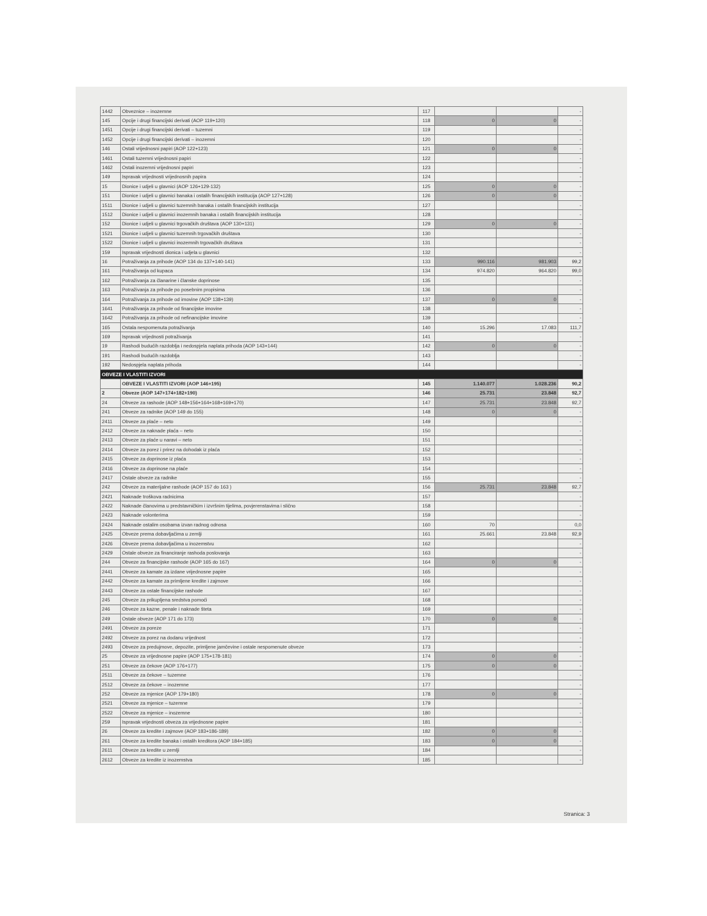| 1442 | Obveznice – inozemne | 117 | | | - |
| 145 | Opcije i drugi financijski derivati (AOP 119+120) | 118 | 0 | 0 | - |
| 1451 | Opcije i drugi financijski derivati – tuzemni | 119 | | | - |
| 1452 | Opcije i drugi financijski derivati – inozemni | 120 | | | - |
| 146 | Ostali vrijednosni papiri (AOP 122+123) | 121 | 0 | 0 | - |
| 1461 | Ostali tuzemni vrijednosni papiri | 122 | | | - |
| 1462 | Ostali inozemni vrijednosni papiri | 123 | | | - |
| 149 | Ispravak vrijednosti vrijednosnih papira | 124 | | | - |
| 15 | Dionice i udjeli u glavnici (AOP 126+129-132) | 125 | 0 | 0 | - |
| 151 | Dionice i udjeli u glavnici banaka i ostalih financijskih institucija (AOP 127+128) | 126 | 0 | 0 | - |
| 1511 | Dionice i udjeli u glavnici tuzemnih banaka i ostalih financijskih institucija | 127 | | | - |
| 1512 | Dionice i udjeli u glavnici inozemnih banaka i ostalih financijskih institucija | 128 | | | - |
| 152 | Dionice i udjeli u glavnici trgovačkih društava (AOP 130+131) | 129 | 0 | 0 | - |
| 1521 | Dionice i udjeli u glavnici tuzemnih trgovačkih društava | 130 | | | - |
| 1522 | Dionice i udjeli u glavnici inozemnih trgovačkih društava | 131 | | | - |
| 159 | Ispravak vrijednosti dionica i udjela u glavnici | 132 | | | - |
| 16 | Potraživanja za prihode (AOP 134 do 137+140-141) | 133 | 990.116 | 981.903 | 99,2 |
| 161 | Potraživanja od kupaca | 134 | 974.820 | 964.820 | 99,0 |
| 162 | Potraživanja za članarine i članske doprinose | 135 | | | - |
| 163 | Potraživanja za prihode po posebnim propisima | 136 | | | - |
| 164 | Potraživanja za prihode od imovine (AOP 138+139) | 137 | 0 | 0 | - |
| 1641 | Potraživanja za prihode od financijske imovine | 138 | | | - |
| 1642 | Potraživanja za prihode od nefinancijske imovine | 139 | | | - |
| 165 | Ostala nespomenuta potraživanja | 140 | 15.296 | 17.083 | 111,7 |
| 169 | Ispravak vrijednosti potraživanja | 141 | | | - |
| 19 | Rashodi budućih razdoblja i nedospjela naplata prihoda (AOP 143+144) | 142 | 0 | 0 | - |
| 191 | Rashodi budućih razdoblja | 143 | | | - |
| 192 | Nedospjela naplata prihoda | 144 | | | - |
| OBVEZE I VLASTITI IZVORI | | | | | |
| | OBVEZE I VLASTITI IZVORI (AOP 146+195) | 145 | 1.140.077 | 1.028.236 | 90,2 |
| 2 | Obveze (AOP 147+174+182+190) | 146 | 25.731 | 23.848 | 92,7 |
| 24 | Obveze za rashode (AOP 148+156+164+168+169+170) | 147 | 25.731 | 23.848 | 92,7 |
| 241 | Obveze za radnike (AOP 149 do 155) | 148 | 0 | 0 | - |
| 2411 | Obveze za plaće – neto | 149 | | | - |
| 2412 | Obveze za naknade plaća – neto | 150 | | | - |
| 2413 | Obveze za plaće u naravi – neto | 151 | | | - |
| 2414 | Obveze za porez i prirez na dohodak iz plaća | 152 | | | - |
| 2415 | Obveze za doprinose iz plaća | 153 | | | - |
| 2416 | Obveze za doprinose na plaće | 154 | | | - |
| 2417 | Ostale obveze za radnike | 155 | | | - |
| 242 | Obveze za materijalne rashode (AOP 157 do 163 ) | 156 | 25.731 | 23.848 | 92,7 |
| 2421 | Naknade troškova radnicima | 157 | | | - |
| 2422 | Naknade članovima u predstavničkim i izvršnim tijelima, povjerenstavima i slično | 158 | | | - |
| 2423 | Naknade volonterima | 159 | | | - |
| 2424 | Naknade ostalim osobama izvan radnog odnosa | 160 | 70 | | 0,0 |
| 2425 | Obveze prema dobavljačima u zemlji | 161 | 25.661 | 23.848 | 92,9 |
| 2426 | Obveze prema dobavljačima u inozemstvu | 162 | | | - |
| 2429 | Ostale obveze za financiranje rashoda poslovanja | 163 | | | - |
| 244 | Obveze za financijske rashode (AOP 165 do 167) | 164 | 0 | 0 | - |
| 2441 | Obveze za kamate za izdane vrijednosne papire | 165 | | | - |
| 2442 | Obveze za kamate za primljene kredite i zajmove | 166 | | | - |
| 2443 | Obveze za ostale financijske rashode | 167 | | | - |
| 245 | Obveze za prikupljena sredstva pomoći | 168 | | | - |
| 246 | Obveze za kazne, penale i naknade šteta | 169 | | | - |
| 249 | Ostale obveze (AOP 171 do 173) | 170 | 0 | 0 | - |
| 2491 | Obveze za poreze | 171 | | | - |
| 2492 | Obveze za porez na dodanu vrijednost | 172 | | | - |
| 2493 | Obveze za predujmove, depozite, primljene jamčevine i ostale nespomenute obveze | 173 | | | - |
| 25 | Obveze za vrijednosne papire (AOP 175+178-181) | 174 | 0 | 0 | - |
| 251 | Obveze za čekove (AOP 176+177) | 175 | 0 | 0 | - |
| 2511 | Obveze za čekove – tuzemne | 176 | | | - |
| 2512 | Obveze za čekove – inozemne | 177 | | | - |
| 252 | Obveze za mjenice (AOP 179+180) | 178 | 0 | 0 | - |
| 2521 | Obveze za mjenice – tuzemne | 179 | | | - |
| 2522 | Obveze za mjenice – inozemne | 180 | | | - |
| 259 | Ispravak vrijednosti obveza za vrijednosne papire | 181 | | | - |
| 26 | Obveze za kredite i zajmove (AOP 183+186-189) | 182 | 0 | 0 | - |
| 261 | Obveze za kredite banaka i ostalih kreditora (AOP 184+185) | 183 | 0 | 0 | - |
| 2611 | Obveze za kredite u zemlji | 184 | | | - |
| 2612 | Obveze za kredite iz inozemstva | 185 | | | - |
Stranica: 3